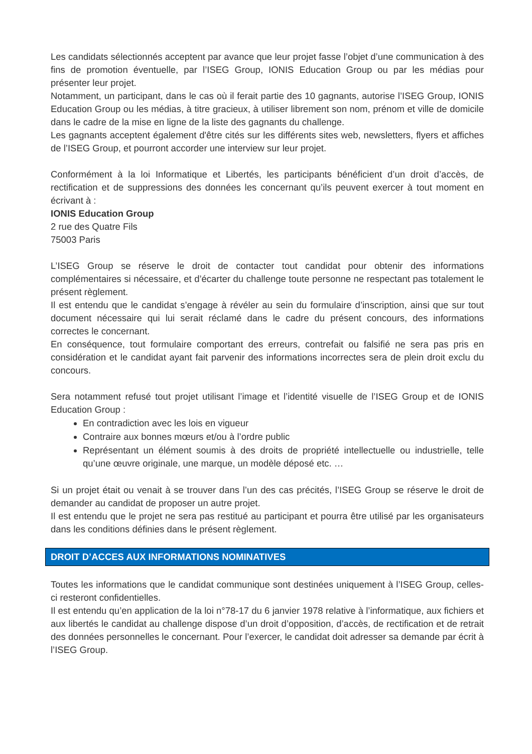Les candidats sélectionnés acceptent par avance que leur projet fasse l’objet d’une communication à des fins de promotion éventuelle, par l’ISEG Group, IONIS Education Group ou par les médias pour présenter leur projet.
Notamment, un participant, dans le cas où il ferait partie des 10 gagnants, autorise l’ISEG Group, IONIS Education Group ou les médias, à titre gracieux, à utiliser librement son nom, prénom et ville de domicile dans le cadre de la mise en ligne de la liste des gagnants du challenge.
Les gagnants acceptent également d'être cités sur les différents sites web, newsletters, flyers et affiches de l’ISEG Group, et pourront accorder une interview sur leur projet.
Conformément à la loi Informatique et Libertés, les participants bénéficient d’un droit d’accès, de rectification et de suppressions des données les concernant qu’ils peuvent exercer à tout moment en écrivant à :
IONIS Education Group
2 rue des Quatre Fils
75003 Paris
L’ISEG Group se réserve le droit de contacter tout candidat pour obtenir des informations complémentaires si nécessaire, et d’écarter du challenge toute personne ne respectant pas totalement le présent règlement.
Il est entendu que le candidat s’engage à révéler au sein du formulaire d’inscription, ainsi que sur tout document nécessaire qui lui serait réclamé dans le cadre du présent concours, des informations correctes le concernant.
En conséquence, tout formulaire comportant des erreurs, contrefait ou falsifié ne sera pas pris en considération et le candidat ayant fait parvenir des informations incorrectes sera de plein droit exclu du concours.
Sera notamment refusé tout projet utilisant l’image et l’identité visuelle de l’ISEG Group et de IONIS Education Group :
En contradiction avec les lois en vigueur
Contraire aux bonnes mœurs et/ou à l’ordre public
Représentant un élément soumis à des droits de propriété intellectuelle ou industrielle, telle qu’une œuvre originale, une marque, un modèle déposé etc. …
Si un projet était ou venait à se trouver dans l’un des cas précités, l’ISEG Group se réserve le droit de demander au candidat de proposer un autre projet.
Il est entendu que le projet ne sera pas restitué au participant et pourra être utilisé par les organisateurs dans les conditions définies dans le présent règlement.
DROIT D’ACCES AUX INFORMATIONS NOMINATIVES
Toutes les informations que le candidat communique sont destinées uniquement à l’ISEG Group, celles-ci resteront confidentielles.
Il est entendu qu’en application de la loi n°78-17 du 6 janvier 1978 relative à l’informatique, aux fichiers et aux libertés le candidat au challenge dispose d’un droit d’opposition, d’accès, de rectification et de retrait des données personnelles le concernant. Pour l’exercer, le candidat doit adresser sa demande par écrit à l’ISEG Group.